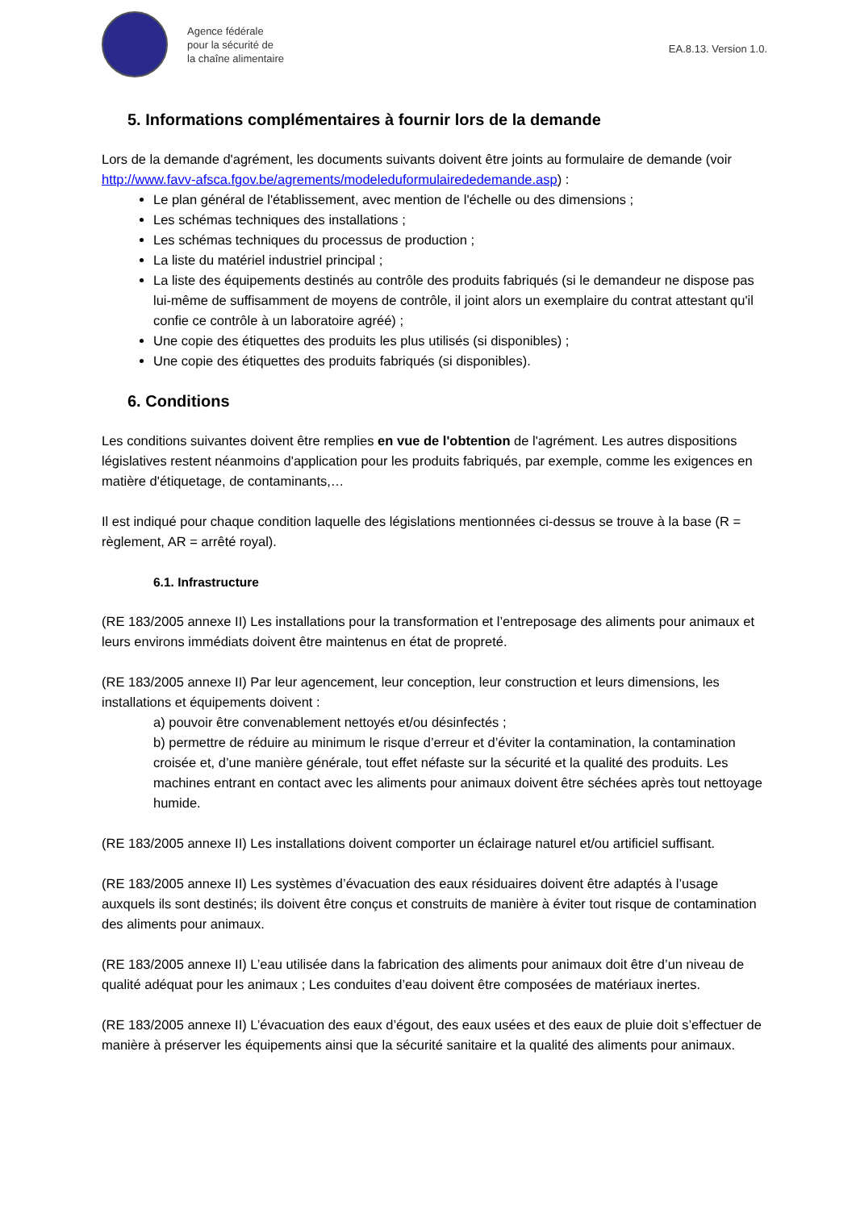Agence fédérale
pour la sécurité de
la chaîne alimentaire
EA.8.13. Version 1.0.
5. Informations complémentaires à fournir lors de la demande
Lors de la demande d'agrément, les documents suivants doivent être joints au formulaire de demande (voir http://www.favv-afsca.fgov.be/agrements/modeleduformulairededemande.asp) :
Le plan général de l'établissement, avec mention de l'échelle ou des dimensions ;
Les schémas techniques des installations ;
Les schémas techniques du processus de production ;
La liste du matériel industriel principal ;
La liste des équipements destinés au contrôle des produits fabriqués (si le demandeur ne dispose pas lui-même de suffisamment de moyens de contrôle, il joint alors un exemplaire du contrat attestant qu'il confie ce contrôle à un laboratoire agréé) ;
Une copie des étiquettes des produits les plus utilisés (si disponibles) ;
Une copie des étiquettes des produits fabriqués (si disponibles).
6. Conditions
Les conditions suivantes doivent être remplies en vue de l'obtention de l'agrément. Les autres dispositions législatives restent néanmoins d'application pour les produits fabriqués, par exemple, comme les exigences en matière d'étiquetage, de contaminants,…
Il est indiqué pour chaque condition laquelle des législations mentionnées ci-dessus se trouve à la base (R = règlement, AR = arrêté royal).
6.1. Infrastructure
(RE 183/2005 annexe II) Les installations pour la transformation et l’entreposage des aliments pour animaux et leurs environs immédiats doivent être maintenus en état de propreté.
(RE 183/2005 annexe II) Par leur agencement, leur conception, leur construction et leurs dimensions, les installations et équipements doivent :
a) pouvoir être convenablement nettoyés et/ou désinfectés ;
b) permettre de réduire au minimum le risque d’erreur et d’éviter la contamination, la contamination croisée et, d’une manière générale, tout effet néfaste sur la sécurité et la qualité des produits. Les machines entrant en contact avec les aliments pour animaux doivent être séchées après tout nettoyage humide.
(RE 183/2005 annexe II) Les installations doivent comporter un éclairage naturel et/ou artificiel suffisant.
(RE 183/2005 annexe II) Les systèmes d’évacuation des eaux résiduaires doivent être adaptés à l’usage auxquels ils sont destinés; ils doivent être conçus et construits de manière à éviter tout risque de contamination des aliments pour animaux.
(RE 183/2005 annexe II) L’eau utilisée dans la fabrication des aliments pour animaux doit être d’un niveau de qualité adéquat pour les animaux ; Les conduites d’eau doivent être composées de matériaux inertes.
(RE 183/2005 annexe II) L’évacuation des eaux d’égout, des eaux usées et des eaux de pluie doit s’effectuer de manière à préserver les équipements ainsi que la sécurité sanitaire et la qualité des aliments pour animaux.